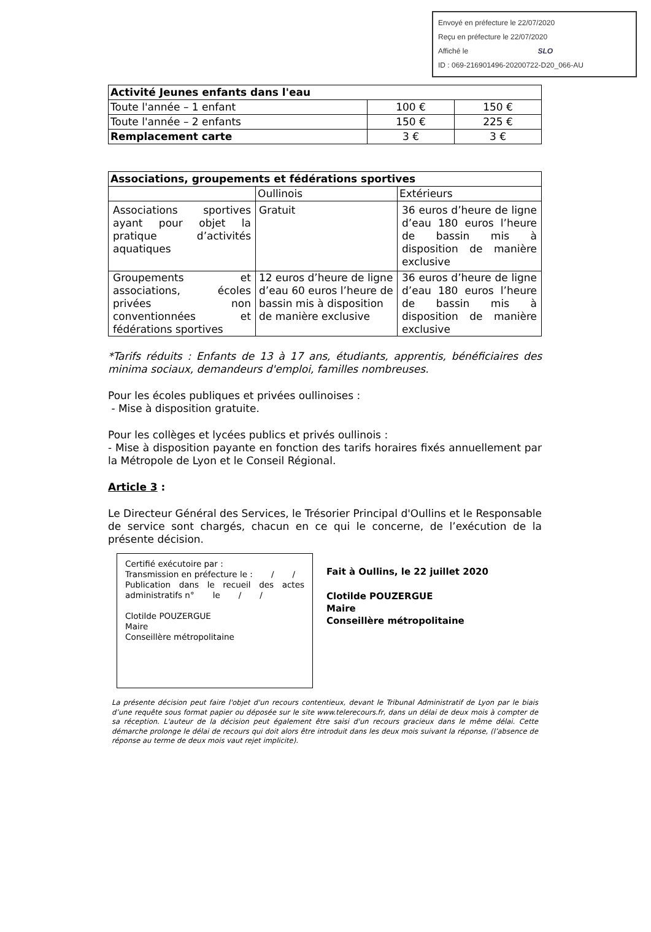Envoyé en préfecture le 22/07/2020
Reçu en préfecture le 22/07/2020
Affiché le SLO
ID : 069-216901496-20200722-D20_066-AU
| Activité Jeunes enfants dans l'eau | | |
| Toute l'année – 1 enfant | 100 € | 150 € |
| Toute l'année – 2 enfants | 150 € | 225 € |
| Remplacement carte | 3 € | 3 € |
| Associations, groupements et fédérations sportives | | |
| | Oullinois | Extérieurs |
| Associations sportives ayant pour objet la pratique d’activités aquatiques | Gratuit | 36 euros d’heure de ligne d’eau 180 euros l’heure de bassin mis à disposition de manière exclusive |
| Groupements et associations, écoles privées non conventionnées et fédérations sportives | 12 euros d’heure de ligne d’eau 60 euros l’heure de bassin mis à disposition de manière exclusive | 36 euros d’heure de ligne d’eau 180 euros l’heure de bassin mis à disposition de manière exclusive |
*Tarifs réduits : Enfants de 13 à 17 ans, étudiants, apprentis, bénéficiaires des minima sociaux, demandeurs d'emploi, familles nombreuses.
Pour les écoles publiques et privées oullinoises :
- Mise à disposition gratuite.
Pour les collèges et lycées publics et privés oullinois :
- Mise à disposition payante en fonction des tarifs horaires fixés annuellement par la Métropole de Lyon et le Conseil Régional.
Article 3 :
Le Directeur Général des Services, le Trésorier Principal d'Oullins et le Responsable de service sont chargés, chacun en ce qui le concerne, de l’exécution de la présente décision.
Certifié exécutoire par :
Transmission en préfecture le : / /
Publication dans le recueil des actes administratifs n° le / /
Clotilde POUZERGUE
Maire
Conseillère métropolitaine
Fait à Oullins, le 22 juillet 2020
Clotilde POUZERGUE
Maire
Conseillère métropolitaine
La présente décision peut faire l'objet d'un recours contentieux, devant le Tribunal Administratif de Lyon par le biais d’une requête sous format papier ou déposée sur le site www.telerecours.fr, dans un délai de deux mois à compter de sa réception. L'auteur de la décision peut également être saisi d'un recours gracieux dans le même délai. Cette démarche prolonge le délai de recours qui doit alors être introduit dans les deux mois suivant la réponse, (l’absence de réponse au terme de deux mois vaut rejet implicite).